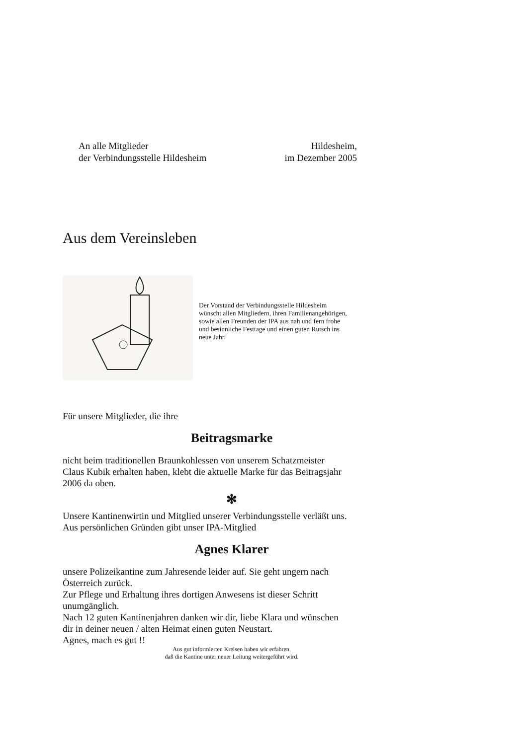An alle Mitglieder
der Verbindungsstelle Hildesheim
Hildesheim,
im Dezember 2005
Aus dem Vereinsleben
Der Vorstand der Verbindungsstelle Hildesheim
wünscht allen Mitgliedern, ihren Familienangehörigen,
sowie allen Freunden der IPA aus nah und fern frohe
und besinnliche Festtage und einen guten Rutsch ins
neue Jahr.
Für unsere Mitglieder, die ihre
Beitragsmarke
nicht beim traditionellen Braunkohlessen von unserem Schatzmeister
Claus Kubik erhalten haben, klebt die aktuelle Marke für das Beitragsjahr
2006 da oben.
✻
Unsere Kantinenwirtin und Mitglied unserer Verbindungsstelle verläßt uns.
Aus persönlichen Gründen gibt unser IPA-Mitglied
Agnes Klarer
unsere Polizeikantine zum Jahresende leider auf. Sie geht ungern nach
Österreich zurück.
Zur Pflege und Erhaltung ihres dortigen Anwesens ist dieser Schritt
unumgänglich.
Nach 12 guten Kantinenjahren danken wir dir, liebe Klara und wünschen
dir in deiner neuen / alten Heimat einen guten Neustart.
Agnes, mach es gut !!
Aus gut informierten Kreisen haben wir erfahren,
daß die Kantine unter neuer Leitung weitergeführt wird.